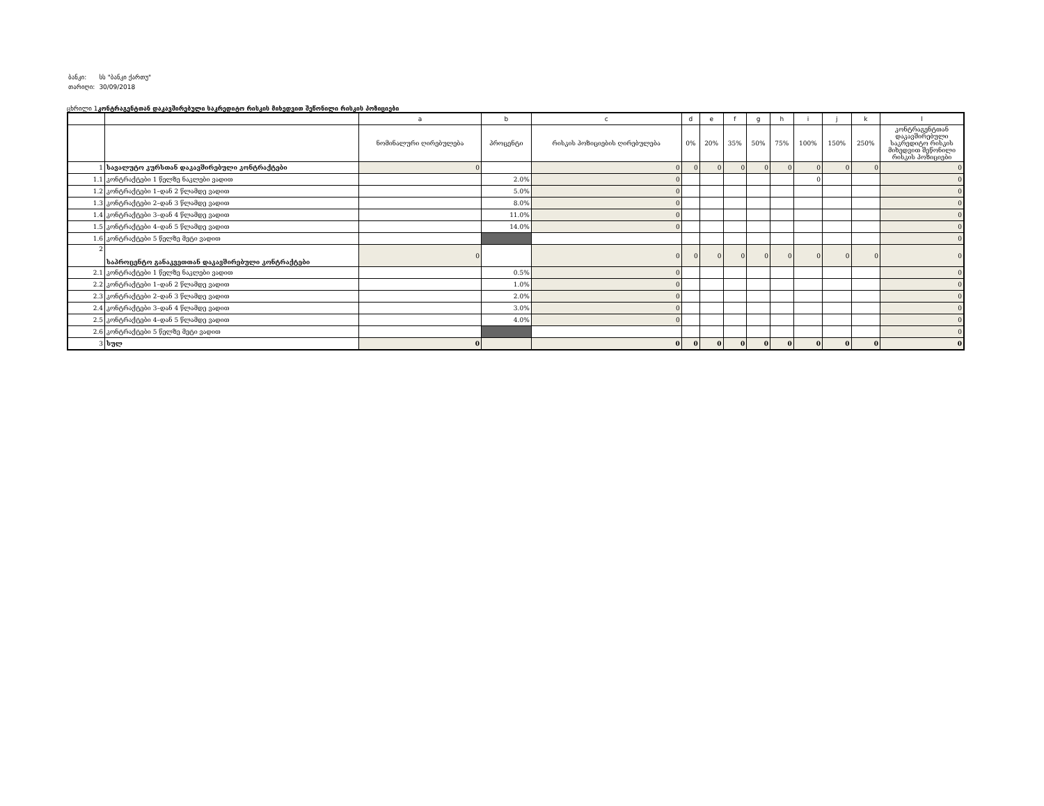| ბანკი: | სს "ბანკი ქართუ" |
| თარიღი: | 30/09/2018 |
ცხრილი 1კონტრაგენტთან დაკავშირებული საკრედიტო რისკის მიხედვით შეწონილი რისკის პოზიციები
| | | a | b | c | d | e | f | g | h | i | j | k | l |
| --- | --- | --- | --- | --- | --- | --- | --- | --- | --- | --- | --- | --- | --- |
| | | ნომინალური ღირებულება | პროცენტი | რისკის პოზიციების ღირებულება | 0% | 20% | 35% | 50% | 75% | 100% | 150% | 250% | კონტრაგენტთან დაკავშირებული საკრედიტო რისკის მიხედვით შეწონილი რისკის პოზიციები |
| 1 | სავალუტო კურსთან დაკავშირებული კონტრაქტები | 0 | | 0 | 0 | 0 | 0 | 0 | 0 | 0 | 0 | 0 | 0 |
| 1.1 | კონტრაქტები 1 წელზე ნაკლები ვადით | | 2.0% | 0 | | | | | | 0 | | | 0 |
| 1.2 | კონტრაქტები 1–დან 2 წლამდე ვადით | | 5.0% | 0 | | | | | | | | | 0 |
| 1.3 | კონტრაქტები 2–დან 3 წლამდე ვადით | | 8.0% | 0 | | | | | | | | | 0 |
| 1.4 | კონტრაქტები 3–დან 4 წლამდე ვადით | | 11.0% | 0 | | | | | | | | | 0 |
| 1.5 | კონტრაქტები 4–დან 5 წლამდე ვადით | | 14.0% | 0 | | | | | | | | | 0 |
| 1.6 | კონტრაქტები 5 წელზე მეტი ვადით | | | | | | | | | | | | 0 |
| 2 | საპროცენტო განაკვეთთან დაკავშირებული კონტრაქტები | 0 | | 0 | 0 | 0 | 0 | 0 | 0 | 0 | 0 | 0 | 0 |
| 2.1 | კონტრაქტები 1 წელზე ნაკლები ვადით | | 0.5% | 0 | | | | | | | | | 0 |
| 2.2 | კონტრაქტები 1–დან 2 წლამდე ვადით | | 1.0% | 0 | | | | | | | | | 0 |
| 2.3 | კონტრაქტები 2–დან 3 წლამდე ვადით | | 2.0% | 0 | | | | | | | | | 0 |
| 2.4 | კონტრაქტები 3–დან 4 წლამდე ვადით | | 3.0% | 0 | | | | | | | | | 0 |
| 2.5 | კონტრაქტები 4–დან 5 წლამდე ვადით | | 4.0% | 0 | | | | | | | | | 0 |
| 2.6 | კონტრაქტები 5 წელზე მეტი ვადით | | | | | | | | | | | | 0 |
| 3 | სულ | 0 | | 0 | 0 | 0 | 0 | 0 | 0 | 0 | 0 | 0 | 0 |